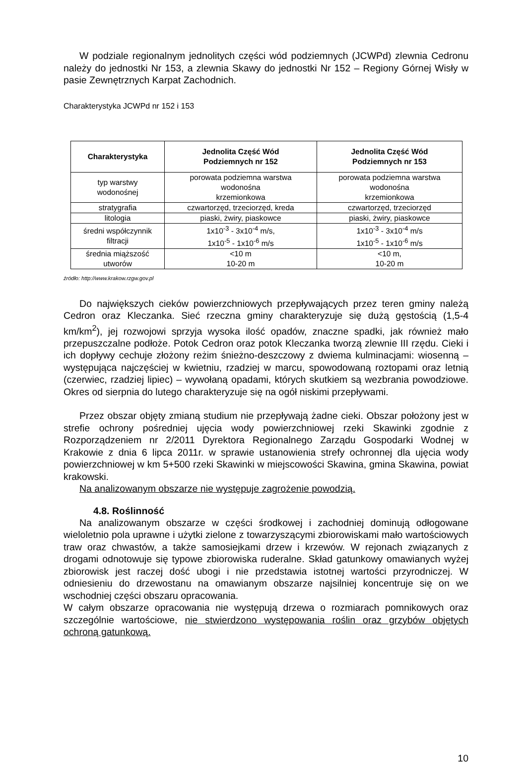W podziale regionalnym jednolitych części wód podziemnych (JCWPd) zlewnia Cedronu należy do jednostki Nr 153, a zlewnia Skawy do jednostki Nr 152 – Regiony Górnej Wisły w pasie Zewnętrznych Karpat Zachodnich.
Charakterystyka JCWPd nr 152 i 153
| Charakterystyka | Jednolita Część Wód Podziemnych nr 152 | Jednolita Część Wód Podziemnych nr 153 |
| --- | --- | --- |
| typ warstwy wodonośnej | porowata podziemna warstwa wodonośna krzemionkowa | porowata podziemna warstwa wodonośna krzemionkowa |
| stratygrafia | czwartorzęd, trzeciorzęd, kreda | czwartorzęd, trzeciorzęd |
| litologia | piaski, żwiry, piaskowce | piaski, żwiry, piaskowce |
| średni współczynnik filtracji | 1x10<sup>-3</sup> - 3x10<sup>-4</sup> m/s, 1x10<sup>-5</sup> - 1x10<sup>-6</sup> m/s | 1x10<sup>-3</sup> - 3x10<sup>-4</sup> m/s 1x10<sup>-5</sup> - 1x10<sup>-6</sup> m/s |
| średnia miąższość utworów | <10 m 10-20 m | <10 m, 10-20 m |
źródło: http://www.krakow.rzgw.gov.pl
Do największych cieków powierzchniowych przepływających przez teren gminy należą Cedron oraz Kleczanka. Sieć rzeczna gminy charakteryzuje się dużą gęstością (1,5-4 km/km<sup>2</sup>), jej rozwojowi sprzyja wysoka ilość opadów, znaczne spadki, jak również mało przepuszczalne podłoże. Potok Cedron oraz potok Kleczanka tworzą zlewnie III rzędu. Cieki i ich dopływy cechuje złożony reżim śnieżno-deszczowy z dwiema kulminacjami: wiosenną – występująca najczęściej w kwietniu, rzadziej w marcu, spowodowaną roztopami oraz letnią (czerwiec, rzadziej lipiec) – wywołaną opadami, których skutkiem są wezbrania powodziowe. Okres od sierpnia do lutego charakteryzuje się na ogół niskimi przepływami.
Przez obszar objęty zmianą studium nie przepływają żadne cieki. Obszar położony jest w strefie ochrony pośredniej ujęcia wody powierzchniowej rzeki Skawinki zgodnie z Rozporządzeniem nr 2/2011 Dyrektora Regionalnego Zarządu Gospodarki Wodnej w Krakowie z dnia 6 lipca 2011r. w sprawie ustanowienia strefy ochronnej dla ujęcia wody powierzchniowej w km 5+500 rzeki Skawinki w miejscowości Skawina, gmina Skawina, powiat krakowski.
Na analizowanym obszarze nie występuje zagrożenie powodzią.
4.8. Roślinność
Na analizowanym obszarze w części środkowej i zachodniej dominują odłogowane wieloletnio pola uprawne i użytki zielone z towarzyszącymi zbiorowiskami mało wartościowych traw oraz chwastów, a także samosiejkami drzew i krzewów. W rejonach związanych z drogami odnotowuje się typowe zbiorowiska ruderalne. Skład gatunkowy omawianych wyżej zbiorowisk jest raczej dość ubogi i nie przedstawia istotnej wartości przyrodniczej. W odniesieniu do drzewostanu na omawianym obszarze najsilniej koncentruje się on we wschodniej części obszaru opracowania.
W całym obszarze opracowania nie występują drzewa o rozmiarach pomnikowych oraz szczególnie wartościowe, nie stwierdzono występowania roślin oraz grzybów objętych ochroną gatunkową.
10